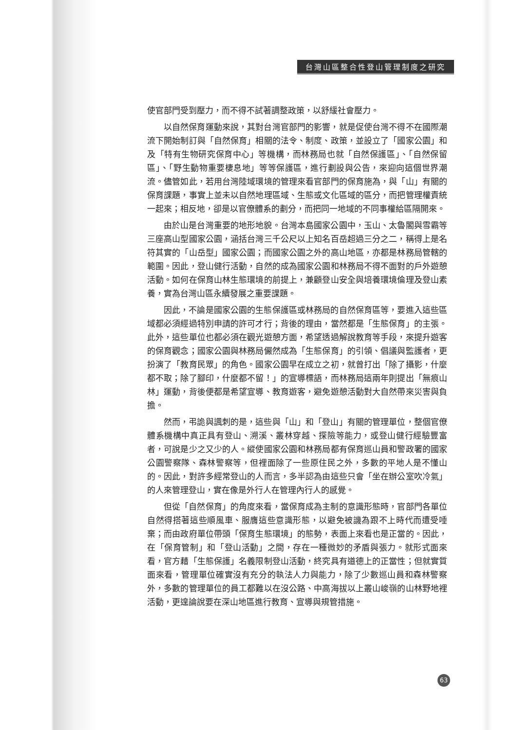台灣山區整合性登山管理制度之研究
使官部門受到壓力，而不得不試著調整政策，以舒緩社會壓力。
以自然保育運動來說，其對台灣官部門的影響，就是促使台灣不得不在國際潮流下開始制訂與「自然保育」相關的法令、制度、政策，並設立了「國家公園」和及「特有生物研究保育中心」等機構，而林務局也就「自然保護區」、「自然保留區」、「野生動物重要棲息地」等等保護區，進行劃設與公告，來迎向這個世界潮流。儘管如此，若用台灣陸域環境的管理來看官部門的保育施為，與「山」有關的保育課題，事實上並未以自然地理區域、生態或文化區域的區分，而把管理權責統一起來；相反地，卻是以官僚體系的劃分，而把同一地域的不同事權給區隔開來。
由於山是台灣重要的地形地貌。台灣本島國家公園中，玉山、太魯閣與雪霸等三座高山型國家公園，涵括台灣三千公尺以上知名百岳超過三分之二，稱得上是名符其實的「山岳型」國家公園；而國家公園之外的高山地區，亦都是林務局管轄的範圍。因此，登山健行活動，自然的成為國家公園和林務局不得不面對的戶外遊憩活動。如何在保育山林生態環境的前提上，兼顧登山安全與培養環境倫理及登山素養，實為台灣山區永續發展之重要課題。
因此，不論是國家公園的生態保護區或林務局的自然保育區等，要進入這些區域都必須經過特別申請的許可才行；背後的理由，當然都是「生態保育」的主張。此外，這些單位也都必須在觀光遊憩方面，希望透過解說教育等手段，來提升遊客的保育觀念；國家公園與林務局儼然成為「生態保育」的引領、倡議與監護者，更扮演了「教育民眾」的角色。國家公園早在成立之初，就曾打出「除了攝影，什麼都不取；除了腳印，什麼都不留！」的宣導標語，而林務局這兩年則提出「無痕山林」運動，背後便都是希望宣導、教育遊客，避免遊憩活動對大自然帶來災害與負擔。
然而，弔詭與諷刺的是，這些與「山」和「登山」有關的管理單位，整個官僚體系機構中真正具有登山、溯溪、叢林穿越、探險等能力，或登山健行經驗豐富者，可說是少之又少的人。縱使國家公園和林務局都有保育巡山員和警政署的國家公園警察隊、森林警察等，但裡面除了一些原住民之外，多數的平地人是不懂山的。因此，對許多經常登山的人而言，多半認為由這些只會「坐在辦公室吹冷氣」的人來管理登山，實在像是外行人在管理內行人的感覺。
但從「自然保育」的角度來看，當保育成為主制的意識形態時，官部門各單位自然得搭著這些順風車、服膺這些意識形態，以避免被譏為跟不上時代而遭受唾棄；而由政府單位帶頭「保育生態環境」的態勢，表面上來看也是正當的。因此，在「保育管制」和「登山活動」之間，存在一種微妙的矛盾與張力。就形式面來看，官方藉「生態保護」名義限制登山活動，終究具有道德上的正當性；但就實質面來看，管理單位確實沒有充分的執法人力與能力，除了少數巡山員和森林警察外，多數的管理單位的員工都難以在沒公路、中高海拔以上叢山峻嶺的山林野地裡活動，更遑論說要在深山地區進行教育、宣導與規管措施。
63